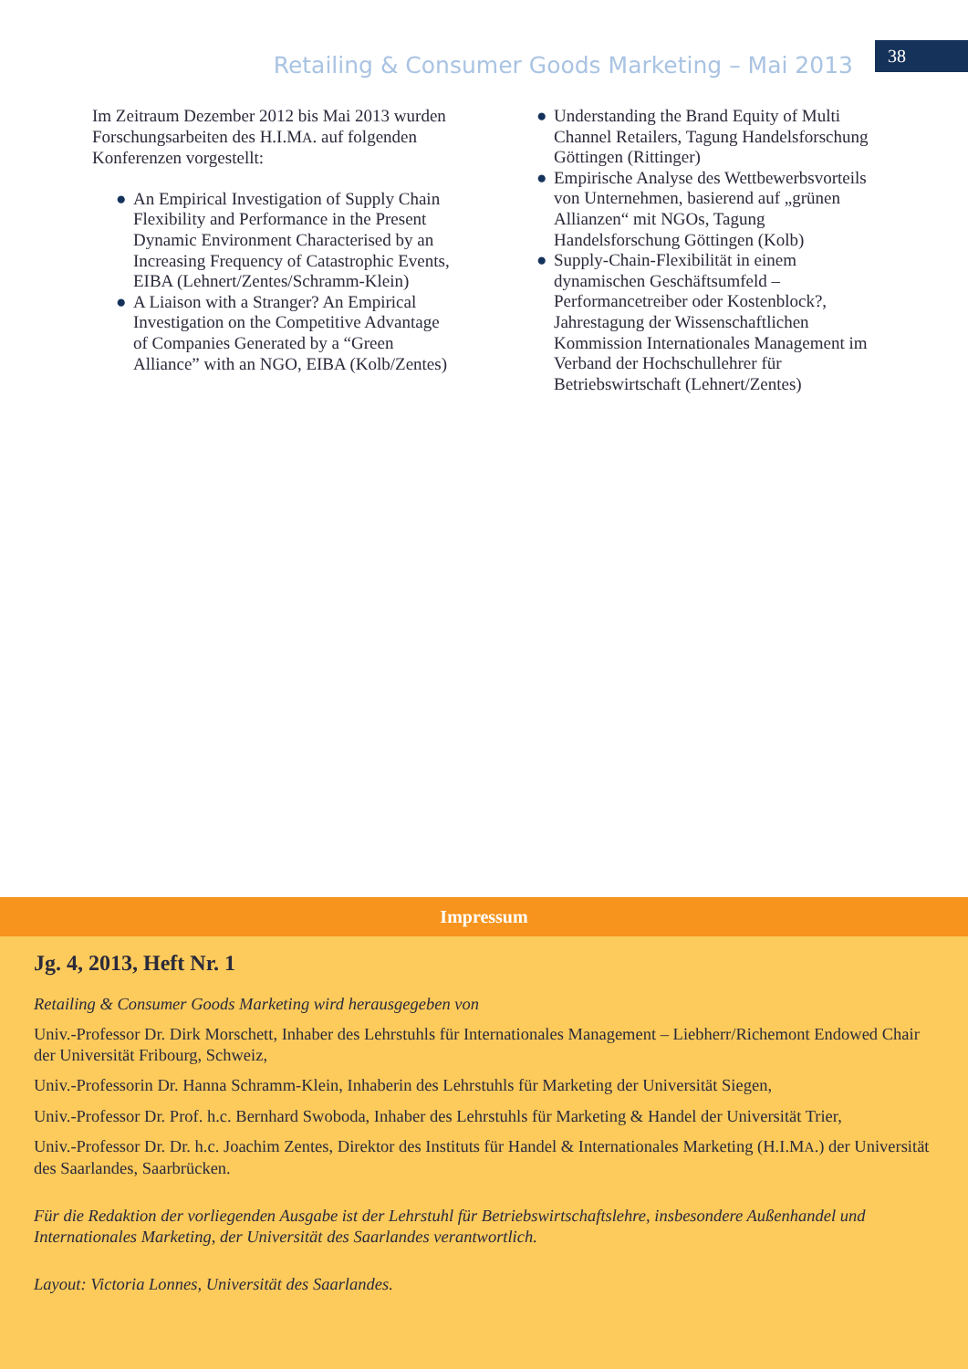Retailing & Consumer Goods Marketing – Mai 2013
38
Im Zeitraum Dezember 2012 bis Mai 2013 wurden Forschungsarbeiten des H.I.MA. auf folgenden Konferenzen vorgestellt:
● An Empirical Investigation of Supply Chain Flexibility and Performance in the Present Dynamic Environment Characterised by an Increasing Frequency of Catastrophic Events, EIBA (Lehnert/Zentes/Schramm-Klein)
● A Liaison with a Stranger? An Empirical Investigation on the Competitive Advantage of Companies Generated by a “Green Alliance” with an NGO, EIBA (Kolb/Zentes)
● Understanding the Brand Equity of Multi Channel Retailers, Tagung Handelsforschung Göttingen (Rittinger)
● Empirische Analyse des Wettbewerbsvorteils von Unternehmen, basierend auf „grünen Allianzen“ mit NGOs, Tagung Handelsforschung Göttingen (Kolb)
● Supply-Chain-Flexibilität in einem dynamischen Geschäftsumfeld – Performancetreiber oder Kostenblock?, Jahrestagung der Wissenschaftlichen Kommission Internationales Management im Verband der Hochschullehrer für Betriebswirtschaft (Lehnert/Zentes)
Impressum
Jg. 4, 2013, Heft Nr. 1
Retailing & Consumer Goods Marketing wird herausgegeben von
Univ.-Professor Dr. Dirk Morschett, Inhaber des Lehrstuhls für Internationales Management – Liebherr/Richemont Endowed Chair der Universität Fribourg, Schweiz,
Univ.-Professorin Dr. Hanna Schramm-Klein, Inhaberin des Lehrstuhls für Marketing der Universität Siegen,
Univ.-Professor Dr. Prof. h.c. Bernhard Swoboda, Inhaber des Lehrstuhls für Marketing & Handel der Universität Trier,
Univ.-Professor Dr. Dr. h.c. Joachim Zentes, Direktor des Instituts für Handel & Internationales Marketing (H.I.MA.) der Universität des Saarlandes, Saarbrücken.
Für die Redaktion der vorliegenden Ausgabe ist der Lehrstuhl für Betriebswirtschaftslehre, insbesondere Außenhandel und Internationales Marketing, der Universität des Saarlandes verantwortlich.
Layout: Victoria Lonnes, Universität des Saarlandes.